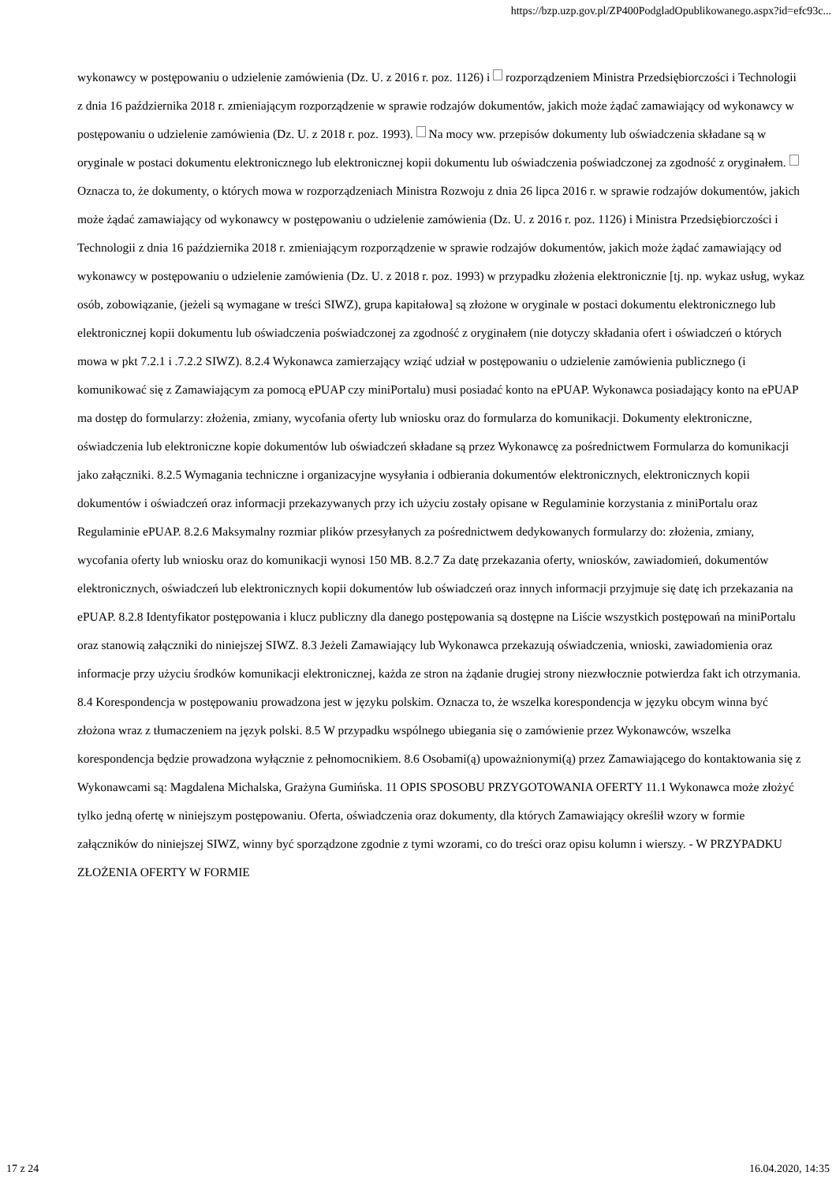https://bzp.uzp.gov.pl/ZP400PodgladOpublikowanego.aspx?id=efc93c...
wykonawcy w postępowaniu o udzielenie zamówienia (Dz. U. z 2016 r. poz. 1126) i rozporządzeniem Ministra Przedsiębiorczości i Technologii z dnia 16 października 2018 r. zmieniającym rozporządzenie w sprawie rodzajów dokumentów, jakich może żądać zamawiający od wykonawcy w postępowaniu o udzielenie zamówienia (Dz. U. z 2018 r. poz. 1993). Na mocy ww. przepisów dokumenty lub oświadczenia składane są w oryginale w postaci dokumentu elektronicznego lub elektronicznej kopii dokumentu lub oświadczenia poświadczonej za zgodność z oryginałem. Oznacza to, że dokumenty, o których mowa w rozporządzeniach Ministra Rozwoju z dnia 26 lipca 2016 r. w sprawie rodzajów dokumentów, jakich może żądać zamawiający od wykonawcy w postępowaniu o udzielenie zamówienia (Dz. U. z 2016 r. poz. 1126) i Ministra Przedsiębiorczości i Technologii z dnia 16 października 2018 r. zmieniającym rozporządzenie w sprawie rodzajów dokumentów, jakich może żądać zamawiający od wykonawcy w postępowaniu o udzielenie zamówienia (Dz. U. z 2018 r. poz. 1993) w przypadku złożenia elektronicznie [tj. np. wykaz usług, wykaz osób, zobowiązanie, (jeżeli są wymagane w treści SIWZ), grupa kapitałowa] są złożone w oryginale w postaci dokumentu elektronicznego lub elektronicznej kopii dokumentu lub oświadczenia poświadczonej za zgodność z oryginałem (nie dotyczy składania ofert i oświadczeń o których mowa w pkt 7.2.1 i .7.2.2 SIWZ). 8.2.4 Wykonawca zamierzający wziąć udział w postępowaniu o udzielenie zamówienia publicznego (i komunikować się z Zamawiającym za pomocą ePUAP czy miniPortalu) musi posiadać konto na ePUAP. Wykonawca posiadający konto na ePUAP ma dostęp do formularzy: złożenia, zmiany, wycofania oferty lub wniosku oraz do formularza do komunikacji. Dokumenty elektroniczne, oświadczenia lub elektroniczne kopie dokumentów lub oświadczeń składane są przez Wykonawcę za pośrednictwem Formularza do komunikacji jako załączniki. 8.2.5 Wymagania techniczne i organizacyjne wysyłania i odbierania dokumentów elektronicznych, elektronicznych kopii dokumentów i oświadczeń oraz informacji przekazywanych przy ich użyciu zostały opisane w Regulaminie korzystania z miniPortalu oraz Regulaminie ePUAP. 8.2.6 Maksymalny rozmiar plików przesyłanych za pośrednictwem dedykowanych formularzy do: złożenia, zmiany, wycofania oferty lub wniosku oraz do komunikacji wynosi 150 MB. 8.2.7 Za datę przekazania oferty, wniosków, zawiadomień, dokumentów elektronicznych, oświadczeń lub elektronicznych kopii dokumentów lub oświadczeń oraz innych informacji przyjmuje się datę ich przekazania na ePUAP. 8.2.8 Identyfikator postępowania i klucz publiczny dla danego postępowania są dostępne na Liście wszystkich postępowań na miniPortalu oraz stanowią załączniki do niniejszej SIWZ. 8.3 Jeżeli Zamawiający lub Wykonawca przekazują oświadczenia, wnioski, zawiadomienia oraz informacje przy użyciu środków komunikacji elektronicznej, każda ze stron na żądanie drugiej strony niezwłocznie potwierdza fakt ich otrzymania. 8.4 Korespondencja w postępowaniu prowadzona jest w języku polskim. Oznacza to, że wszelka korespondencja w języku obcym winna być złożona wraz z tłumaczeniem na język polski. 8.5 W przypadku wspólnego ubiegania się o zamówienie przez Wykonawców, wszelka korespondencja będzie prowadzona wyłącznie z pełnomocnikiem. 8.6 Osobami(ą) upoważnionymi(ą) przez Zamawiającego do kontaktowania się z Wykonawcami są: Magdalena Michalska, Grażyna Gumińska. 11 OPIS SPOSOBU PRZYGOTOWANIA OFERTY 11.1 Wykonawca może złożyć tylko jedną ofertę w niniejszym postępowaniu. Oferta, oświadczenia oraz dokumenty, dla których Zamawiający określił wzory w formie załączników do niniejszej SIWZ, winny być sporządzone zgodnie z tymi wzorami, co do treści oraz opisu kolumn i wierszy. - W PRZYPADKU ZŁOŻENIA OFERTY W FORMIE
17 z 24 16.04.2020, 14:35